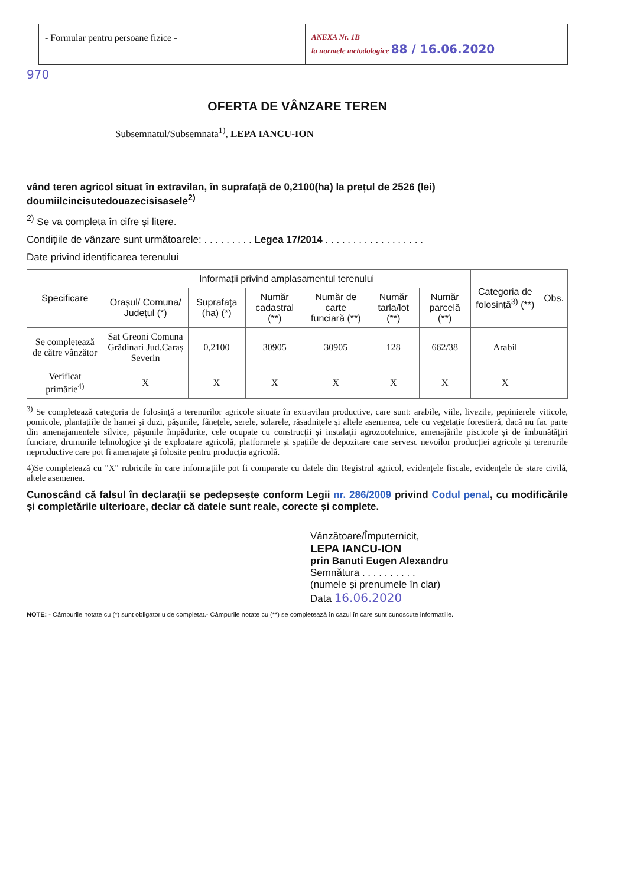- Formular pentru persoane fizice -
ANEXA Nr. 1B
la normele metodologice 88 / 16.06.2020
970
OFERTA DE VÂNZARE TEREN
Subsemnatul/Subsemnata<sup>1)</sup>, LEPA IANCU-ION
vând teren agricol situat în extravilan, în suprafață de 0,2100(ha) la prețul de 2526 (lei) doumiilcincisutedouazecisisasele<sup>2)</sup>
<sup>2)</sup> Se va completa în cifre și litere.
Condițiile de vânzare sunt următoarele: . . . . . . . . . Legea 17/2014 . . . . . . . . . . . . . . . . . .
Date privind identificarea terenului
| Specificare | Informații privind amplasamentul terenului | | | | | | Categoria de folosință<sup>3)</sup> (**) | Obs. |
| --- | --- | --- | --- | --- | --- | --- | --- | --- |
| | Orașul/ Comuna/ Județul (*) | Suprafața (ha) (*) | Număr cadastral (**) | Număr de carte funciară (**) | Număr tarla/lot (**) | Număr parcelă (**) | | |
| Se completează de către vânzător | Sat Greoni Comuna Grădinari Jud.Caraș Severin | 0,2100 | 30905 | 30905 | 128 | 662/38 | Arabil | |
| Verificat primărie<sup>4)</sup> | X | X | X | X | X | X | X | |
<sup>3)</sup> Se completează categoria de folosință a terenurilor agricole situate în extravilan productive, care sunt: arabile, viile, livezile, pepinierele viticole, pomicole, plantațiile de hamei și duzi, pășunile, fânețele, serele, solarele, răsadnițele și altele asemenea, cele cu vegetație forestieră, dacă nu fac parte din amenajamentele silvice, pășunile împădurite, cele ocupate cu construcții și instalații agrozootehnice, amenajările piscicole și de îmbunătățiri funciare, drumurile tehnologice și de exploatare agricolă, platformele și spațiile de depozitare care servesc nevoilor producției agricole și terenurile neproductive care pot fi amenajate și folosite pentru producția agricolă.
4)Se completează cu "X" rubricile în care informațiile pot fi comparate cu datele din Registrul agricol, evidențele fiscale, evidențele de stare civilă, altele asemenea.
Cunoscând că falsul în declarații se pedepsește conform Legii nr. 286/2009 privind Codul penal, cu modificările și completările ulterioare, declar că datele sunt reale, corecte și complete.
Vânzătoare/Împuternicit,
LEPA IANCU-ION
prin Banuti Eugen Alexandru
Semnătura . . . . . . . . . .
(numele și prenumele în clar)
Data 16.06.2020
NOTE: - Câmpurile notate cu (*) sunt obligatoriu de completat.- Câmpurile notate cu (**) se completează în cazul în care sunt cunoscute informațiile.